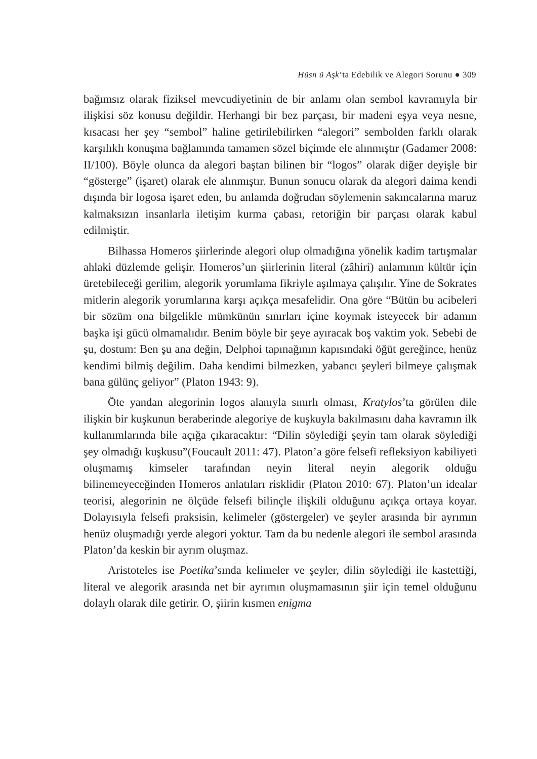Hüsn ü Aşk’ta Edebilik ve Alegori Sorunu ● 309
bağımsız olarak fiziksel mevcudiyetinin de bir anlamı olan sembol kavramıyla bir ilişkisi söz konusu değildir. Herhangi bir bez parçası, bir madeni eşya veya nesne, kısacası her şey “sembol” haline getirilebilirken “alegori” sembolden farklı olarak karşılıklı konuşma bağlamında tamamen sözel biçimde ele alınmıştır (Gadamer 2008: II/100). Böyle olunca da alegori baştan bilinen bir “logos” olarak diğer deyişle bir “gösterge” (işaret) olarak ele alınmıştır. Bunun sonucu olarak da alegori daima kendi dışında bir logosa işaret eden, bu anlamda doğrudan söylemenin sakıncalarına maruz kalmaksızın insanlarla iletişim kurma çabası, retoriğin bir parçası olarak kabul edilmiştir.
Bilhassa Homeros şiirlerinde alegori olup olmadığına yönelik kadim tartışmalar ahlaki düzlemde gelişir. Homeros’un şiirlerinin literal (zâhiri) anlamının kültür için üretebileceği gerilim, alegorik yorumlama fikriyle aşılmaya çalışılır. Yine de Sokrates mitlerin alegorik yorumlarına karşı açıkça mesafelidir. Ona göre “Bütün bu acibeleri bir sözüm ona bilgelikle mümkünün sınırları içine koymak isteyecek bir adamın başka işi gücü olmamalıdır. Benim böyle bir şeye ayıracak boş vaktim yok. Sebebi de şu, dostum: Ben şu ana değin, Delphoi tapınağının kapısındaki öğüt gereğince, henüz kendimi bilmiş değilim. Daha kendimi bilmezken, yabancı şeyleri bilmeye çalışmak bana gülünç geliyor” (Platon 1943: 9).
Öte yandan alegorinin logos alanıyla sınırlı olması, Kratylos’ta görülen dile ilişkin bir kuşkunun beraberinde alegoriye de kuşkuyla bakılmasını daha kavramın ilk kullanımlarında bile açığa çıkaracaktır: “Dilin söylediği şeyin tam olarak söylediği şey olmadığı kuşkusu”(Foucault 2011: 47). Platon’a göre felsefi refleksiyon kabiliyeti oluşmamış kimseler tarafından neyin literal neyin alegorik olduğu bilinemeyeceğinden Homeros anlatıları risklidir (Platon 2010: 67). Platon’un idealar teorisi, alegorinin ne ölçüde felsefi bilinçle ilişkili olduğunu açıkça ortaya koyar. Dolayısıyla felsefi praksisin, kelimeler (göstergeler) ve şeyler arasında bir ayrımın henüz oluşmadığı yerde alegori yoktur. Tam da bu nedenle alegori ile sembol arasında Platon’da keskin bir ayrım oluşmaz.
Aristoteles ise Poetika’sında kelimeler ve şeyler, dilin söylediği ile kastettiği, literal ve alegorik arasında net bir ayrımın oluşmamasının şiir için temel olduğunu dolaylı olarak dile getirir. O, şiirin kısmen enigma